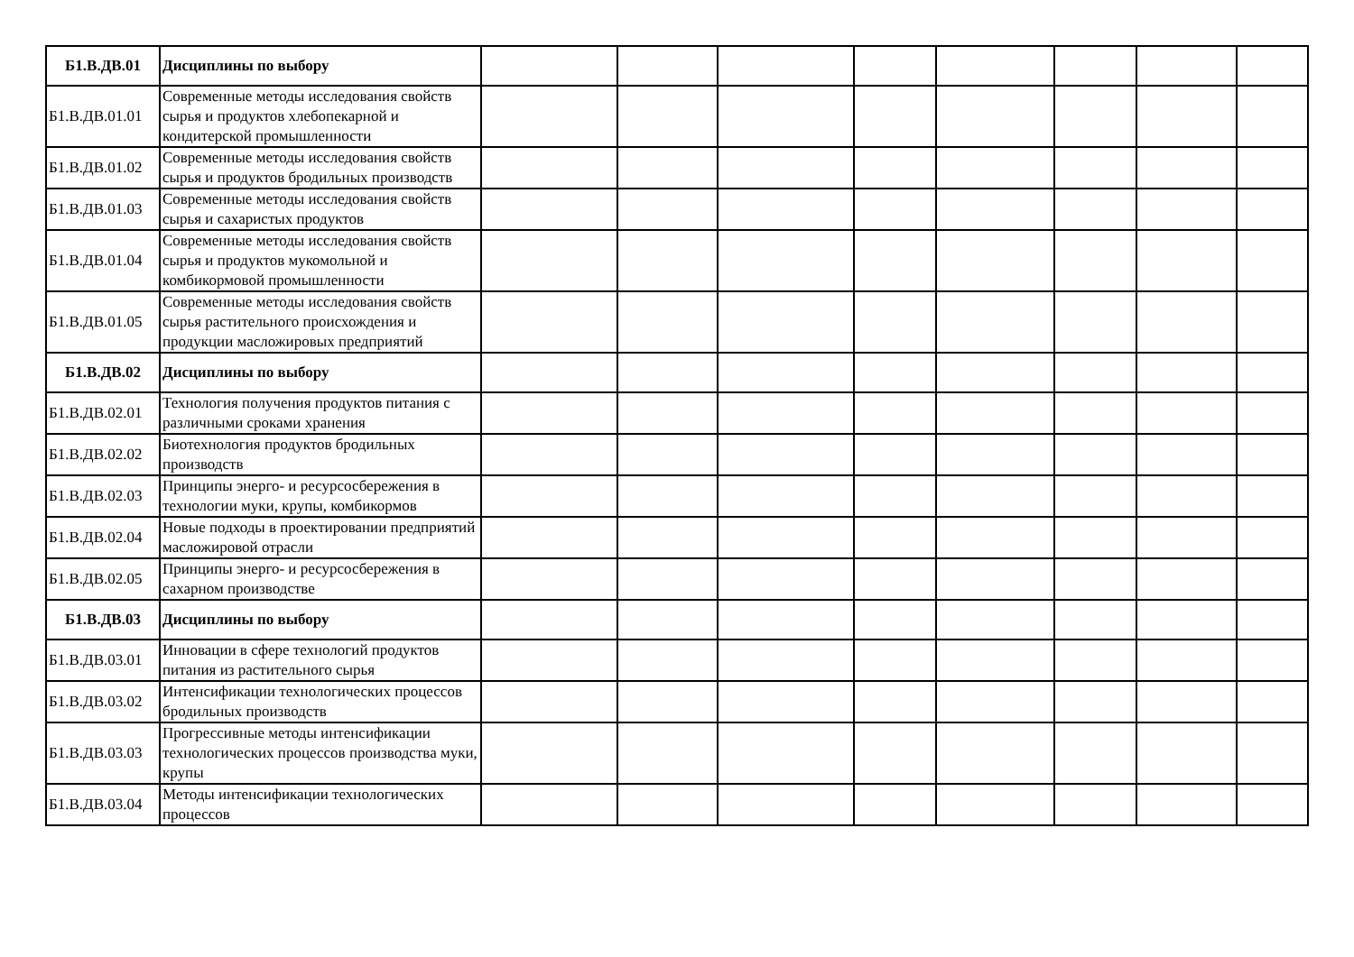| Б1.В.ДВ.01 | Дисциплины по выбору | | | | | | | | |
| Б1.В.ДВ.01.01 | Современные методы исследования свойств сырья и продуктов хлебопекарной и кондитерской промышленности | | | | | | | | |
| Б1.В.ДВ.01.02 | Современные методы исследования свойств сырья и продуктов бродильных производств | | | | | | | | |
| Б1.В.ДВ.01.03 | Современные методы исследования свойств сырья и сахаристых продуктов | | | | | | | | |
| Б1.В.ДВ.01.04 | Современные методы исследования свойств сырья и продуктов мукомольной и комбикормовой промышленности | | | | | | | | |
| Б1.В.ДВ.01.05 | Современные методы исследования свойств сырья растительного происхождения и продукции масложировых предприятий | | | | | | | | |
| Б1.В.ДВ.02 | Дисциплины по выбору | | | | | | | | |
| Б1.В.ДВ.02.01 | Технология получения продуктов питания с различными сроками хранения | | | | | | | | |
| Б1.В.ДВ.02.02 | Биотехнология продуктов бродильных производств | | | | | | | | |
| Б1.В.ДВ.02.03 | Принципы энерго- и ресурсосбережения в технологии муки, крупы, комбикормов | | | | | | | | |
| Б1.В.ДВ.02.04 | Новые подходы в проектировании предприятий масложировой отрасли | | | | | | | | |
| Б1.В.ДВ.02.05 | Принципы энерго- и ресурсосбережения в сахарном производстве | | | | | | | | |
| Б1.В.ДВ.03 | Дисциплины по выбору | | | | | | | | |
| Б1.В.ДВ.03.01 | Инновации в сфере технологий продуктов питания из растительного сырья | | | | | | | | |
| Б1.В.ДВ.03.02 | Интенсификации технологических процессов бродильных производств | | | | | | | | |
| Б1.В.ДВ.03.03 | Прогрессивные методы интенсификации технологических процессов производства муки, крупы | | | | | | | | |
| Б1.В.ДВ.03.04 | Методы интенсификации технологических процессов | | | | | | | | |